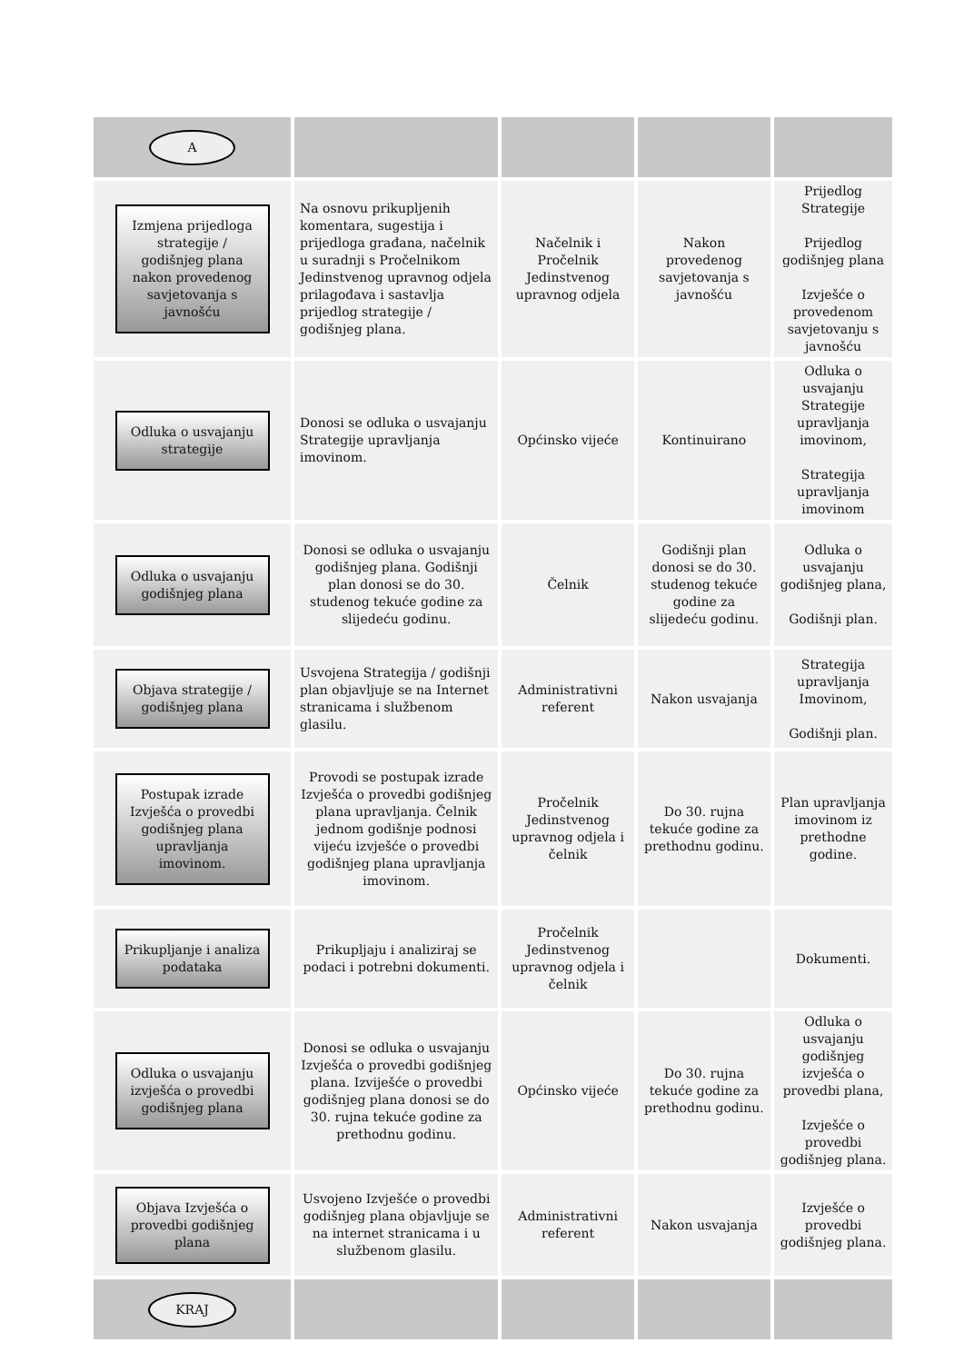| A | | | | |
| Izmjena prijedloga strategije / godišnjeg plana nakon provedenog savjetovanja s javnošću | Na osnovu prikupljenih komentara, sugestija i prijedloga građana, načelnik u suradnji s Pročelnikom Jedinstvenog upravnog odjela prilagođava i sastavlja prijedlog strategije / godišnjeg plana. | Načelnik i Pročelnik Jedinstvenog upravnog odjela | Nakon provedenog savjetovanja s javnošću | Prijedlog Strategije Prijedlog godišnjeg plana Izvješće o provedenom savjetovanju s javnošću |
| Odluka o usvajanju strategije | Donosi se odluka o usvajanju Strategije upravljanja imovinom. | Općinsko vijeće | Kontinuirano | Odluka o usvajanju Strategije upravljanja imovinom, Strategija upravljanja imovinom |
| Odluka o usvajanju godišnjeg plana | Donosi se odluka o usvajanju godišnjeg plana. Godišnji plan donosi se do 30. studenog tekuće godine za slijedeću godinu. | Čelnik | Godišnji plan donosi se do 30. studenog tekuće godine za slijedeću godinu. | Odluka o usvajanju godišnjeg plana, Godišnji plan. |
| Objava strategije / godišnjeg plana | Usvojena Strategija / godišnji plan objavljuje se na Internet stranicama i službenom glasilu. | Administrativni referent | Nakon usvajanja | Strategija upravljanja Imovinom, Godišnji plan. |
| Postupak izrade Izvješća o provedbi godišnjeg plana upravljanja imovinom. | Provodi se postupak izrade Izvješća o provedbi godišnjeg plana upravljanja. Čelnik jednom godišnje podnosi vijeću izvješće o provedbi godišnjeg plana upravljanja imovinom. | Pročelnik Jedinstvenog upravnog odjela i čelnik | Do 30. rujna tekuće godine za prethodnu godinu. | Plan upravljanja imovinom iz prethodne godine. |
| Prikupljanje i analiza podataka | Prikupljaju i analiziraj se podaci i potrebni dokumenti. | Pročelnik Jedinstvenog upravnog odjela i čelnik | | Dokumenti. |
| Odluka o usvajanju izvješća o provedbi godišnjeg plana | Donosi se odluka o usvajanju Izvješća o provedbi godišnjeg plana. Izviješće o provedbi godišnjeg plana donosi se do 30. rujna tekuće godine za prethodnu godinu. | Općinsko vijeće | Do 30. rujna tekuće godine za prethodnu godinu. | Odluka o usvajanju godišnjeg izvješća o provedbi plana, Izvješće o provedbi godišnjeg plana. |
| Objava Izvješća o provedbi godišnjeg plana | Usvojeno Izvješće o provedbi godišnjeg plana objavljuje se na internet stranicama i u službenom glasilu. | Administrativni referent | Nakon usvajanja | Izvješće o provedbi godišnjeg plana. |
| KRAJ | | | | |